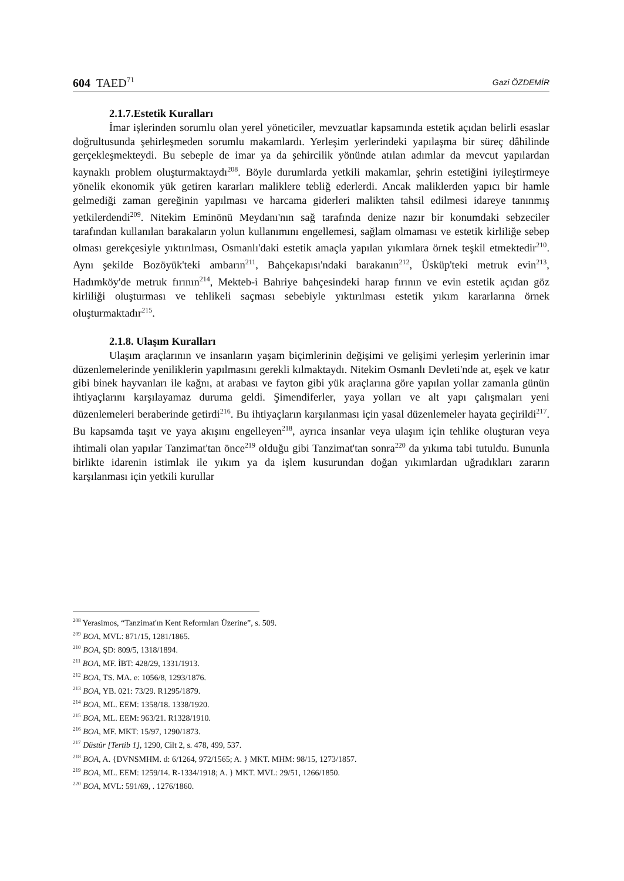604 TAED<sup>71</sup> Gazi ÖZDEMİR
2.1.7.Estetik Kuralları
İmar işlerinden sorumlu olan yerel yöneticiler, mevzuatlar kapsamında estetik açıdan belirli esaslar doğrultusunda şehirleşmeden sorumlu makamlardı. Yerleşim yerlerindeki yapılaşma bir süreç dâhilinde gerçekleşmekteydi. Bu sebeple de imar ya da şehircilik yönünde atılan adımlar da mevcut yapılardan kaynaklı problem oluşturmaktaydı<sup>208</sup>. Böyle durumlarda yetkili makamlar, şehrin estetiğini iyileştirmeye yönelik ekonomik yük getiren kararları maliklere tebliğ ederlerdi. Ancak maliklerden yapıcı bir hamle gelmediği zaman gereğinin yapılması ve harcama giderleri malikten tahsil edilmesi idareye tanınmış yetkilerdendi<sup>209</sup>. Nitekim Eminönü Meydanı'nın sağ tarafında denize nazır bir konumdaki sebzeciler tarafından kullanılan barakaların yolun kullanımını engellemesi, sağlam olmaması ve estetik kirliliğe sebep olması gerekçesiyle yıktırılması, Osmanlı'daki estetik amaçla yapılan yıkımlara örnek teşkil etmektedir<sup>210</sup>. Aynı şekilde Bozöyük'teki ambarın<sup>211</sup>, Bahçekapısı'ndaki barakanın<sup>212</sup>, Üsküp'teki metruk evin<sup>213</sup>, Hadımköy'de metruk fırının<sup>214</sup>, Mekteb-i Bahriye bahçesindeki harap fırının ve evin estetik açıdan göz kirliliği oluşturması ve tehlikeli saçması sebebiyle yıktırılması estetik yıkım kararlarına örnek oluşturmaktadır<sup>215</sup>.
2.1.8. Ulaşım Kuralları
Ulaşım araçlarının ve insanların yaşam biçimlerinin değişimi ve gelişimi yerleşim yerlerinin imar düzenlemelerinde yeniliklerin yapılmasını gerekli kılmaktaydı. Nitekim Osmanlı Devleti'nde at, eşek ve katır gibi binek hayvanları ile kağnı, at arabası ve fayton gibi yük araçlarına göre yapılan yollar zamanla günün ihtiyaçlarını karşılayamaz duruma geldi. Şimendiferler, yaya yolları ve alt yapı çalışmaları yeni düzenlemeleri beraberinde getirdi<sup>216</sup>. Bu ihtiyaçların karşılanması için yasal düzenlemeler hayata geçirildi<sup>217</sup>. Bu kapsamda taşıt ve yaya akışını engelleyen<sup>218</sup>, ayrıca insanlar veya ulaşım için tehlike oluşturan veya ihtimali olan yapılar Tanzimat'tan önce<sup>219</sup> olduğu gibi Tanzimat'tan sonra<sup>220</sup> da yıkıma tabi tutuldu. Bununla birlikte idarenin istimlak ile yıkım ya da işlem kusurundan doğan yıkımlardan uğradıkları zararın karşılanması için yetkili kurullar
<sup>208</sup> Yerasimos, “Tanzimat'ın Kent Reformları Üzerine”, s. 509.
<sup>209</sup> BOA, MVL: 871/15, 1281/1865.
<sup>210</sup> BOA, ŞD: 809/5, 1318/1894.
<sup>211</sup> BOA, MF. İBT: 428/29, 1331/1913.
<sup>212</sup> BOA, TS. MA. e: 1056/8, 1293/1876.
<sup>213</sup> BOA, YB. 021: 73/29. R1295/1879.
<sup>214</sup> BOA, ML. EEM: 1358/18. 1338/1920.
<sup>215</sup> BOA, ML. EEM: 963/21. R1328/1910.
<sup>216</sup> BOA, MF. MKT: 15/97, 1290/1873.
<sup>217</sup> Düstûr [Tertib 1], 1290, Cilt 2, s. 478, 499, 537.
<sup>218</sup> BOA, A. {DVNSMHM. d: 6/1264, 972/1565; A. } MKT. MHM: 98/15, 1273/1857.
<sup>219</sup> BOA, ML. EEM: 1259/14. R-1334/1918; A. } MKT. MVL: 29/51, 1266/1850.
<sup>220</sup> BOA, MVL: 591/69, . 1276/1860.